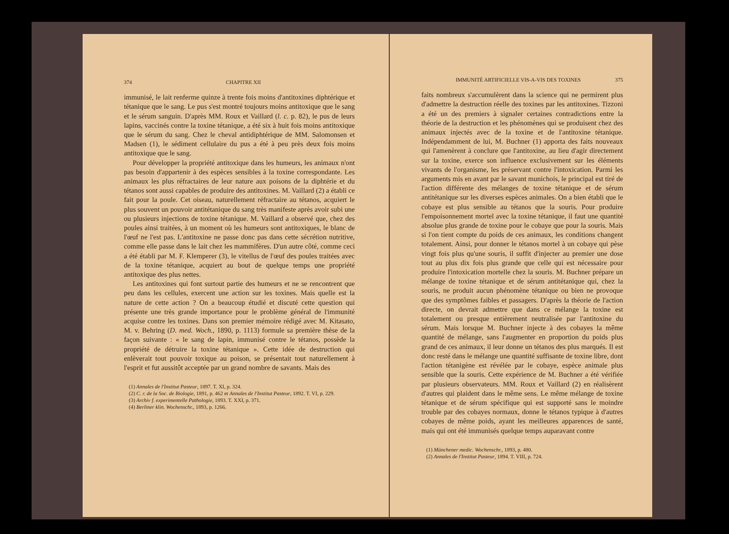374 CHAPITRE XII
immunisé, le lait renferme quinze à trente fois moins d'antitoxines diphtérique et tétanique que le sang. Le pus s'est montré toujours moins antitoxique que le sang et le sérum sanguin. D'après MM. Roux et Vaillard (l. c. p. 82), le pus de leurs lapins, vaccinés contre la toxine tétanique, a été six à huit fois moins antitoxique que le sérum du sang. Chez le cheval antidiphtérique de MM. Salomonsen et Madsen (1), le sédiment cellulaire du pus a été à peu près deux fois moins antitoxique que le sang.
Pour développer la propriété antitoxique dans les humeurs, les animaux n'ont pas besoin d'appartenir à des espèces sensibles à la toxine correspondante. Les animaux les plus réfractaires de leur nature aux poisons de la diphtérie et du tétanos sont aussi capables de produire des antitoxines. M. Vaillard (2) a établi ce fait pour la poule. Cet oiseau, naturellement réfractaire au tétanos, acquiert le plus souvent un pouvoir antitétanique du sang très manifeste après avoir subi une ou plusieurs injections de toxine tétanique. M. Vaillard a observé que, chez des poules ainsi traitées, à un moment où les humeurs sont antitoxiques, le blanc de l'œuf ne l'est pas. L'antitoxine ne passe donc pas dans cette sécrétion nutritive, comme elle passe dans le lait chez les mammifères. D'un autre côté, comme ceci a été établi par M. F. Klemperer (3), le vitellus de l'œuf des poules traitées avec de la toxine tétanique, acquiert au bout de quelque temps une propriété antitoxique des plus nettes.
Les antitoxines qui font surtout partie des humeurs et ne se rencontrent que peu dans les cellules, exercent une action sur les toxines. Mais quelle est la nature de cette action ? On a beaucoup étudié et discuté cette question qui présente une très grande importance pour le problème général de l'immunité acquise contre les toxines. Dans son premier mémoire rédigé avec M. Kitasato, M. v. Behring (D. med. Woch., 1890, p. 1113) formule sa première thèse de la façon suivante : « le sang de lapin, immunisé contre le tétanos, possède la propriété de détruire la toxine tétanique ». Cette idée de destruction qui enlèverait tout pouvoir toxique au poison, se présentait tout naturellement à l'esprit et fut aussitôt acceptée par un grand nombre de savants. Mais des
(1) Annales de l'Institut Pasteur, 1897. T. XI, p. 324.
(2) C. r. de la Soc. de Biologie, 1891, p. 462 et Annales de l'Institut Pasteur, 1892. T. VI, p. 229.
(3) Archiv f. experimentelle Pathologie, 1893. T. XXI, p. 371.
(4) Berliner klin. Wochenschr., 1893, p. 1266.
IMMUNITÉ ARTIFICIELLE VIS-A-VIS DES TOXINES 375
faits nombreux s'accumulèrent dans la science qui ne permirent plus d'admettre la destruction réelle des toxines par les antitoxines. Tizzoni a été un des premiers à signaler certaines contradictions entre la théorie de la destruction et les phénomènes qui se produisent chez des animaux injectés avec de la toxine et de l'antitoxine tétanique. Indépendamment de lui, M. Buchner (1) apporta des faits nouveaux qui l'amenèrent à conclure que l'antitoxine, au lieu d'agir directement sur la toxine, exerce son influence exclusivement sur les éléments vivants de l'organisme, les préservant contre l'intoxication. Parmi les arguments mis en avant par le savant munichois, le principal est tiré de l'action différente des mélanges de toxine tétanique et de sérum antitétanique sur les diverses espèces animales. On a bien établi que le cobaye est plus sensible au tétanos que la souris. Pour produire l'empoisonnement mortel avec la toxine tétanique, il faut une quantité absolue plus grande de toxine pour le cobaye que pour la souris. Mais si l'on tient compte du poids de ces animaux, les conditions changent totalement. Ainsi, pour donner le tétanos mortel à un cobaye qui pèse vingt fois plus qu'une souris, il suffit d'injecter au premier une dose tout au plus dix fois plus grande que celle qui est nécessaire pour produire l'intoxication mortelle chez la souris. M. Buchner prépare un mélange de toxine tétanique et de sérum antitétanique qui, chez la souris, ne produit aucun phénomène tétanique ou bien ne provoque que des symptômes faibles et passagers. D'après la théorie de l'action directe, on devrait admettre que dans ce mélange la toxine est totalement ou presque entièrement neutralisée par l'antitoxine du sérum. Mais lorsque M. Buchner injecte à des cobayes la même quantité de mélange, sans l'augmenter en proportion du poids plus grand de ces animaux, il leur donne un tétanos des plus marqués. Il est donc resté dans le mélange une quantité suffisante de toxine libre, dont l'action tétanigène est révélée par le cobaye, espèce animale plus sensible que la souris. Cette expérience de M. Buchner a été vérifiée par plusieurs observateurs. MM. Roux et Vaillard (2) en réalisèrent d'autres qui plaident dans le même sens. Le même mélange de toxine tétanique et de sérum spécifique qui est supporté sans le moindre trouble par des cobayes normaux, donne le tétanos typique à d'autres cobayes de même poids, ayant les meilleures apparences de santé, mais qui ont été immunisés quelque temps auparavant contre
(1) Münchener medic. Wochenschr., 1893, p. 480.
(2) Annales de l'Institut Pasteur, 1894. T. VIII, p. 724.